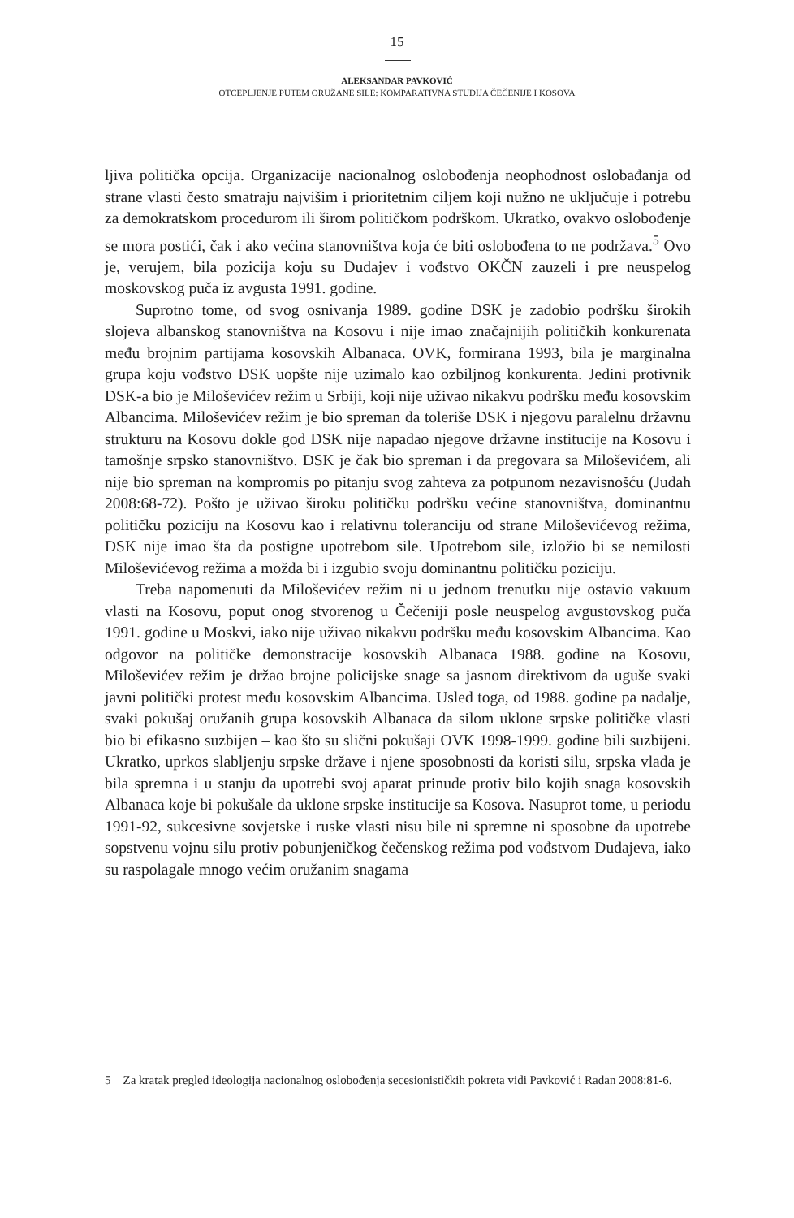15
ALEKSANDAR PAVKOVIĆ
OTCEPLJENJE PUTEM ORUŽANE SILE: KOMPARATIVNA STUDIJA ČEČENIJE I KOSOVA
ljiva politička opcija. Organizacije nacionalnog oslobođenja neophodnost oslobađanja od strane vlasti često smatraju najvišim i prioritetnim ciljem koji nužno ne uključuje i potrebu za demokratskom procedurom ili širom političkom podrškom. Ukratko, ovakvo oslobođenje se mora postići, čak i ako većina stanovništva koja će biti oslobođena to ne podržava.<sup>5</sup> Ovo je, verujem, bila pozicija koju su Dudajev i vođstvo OKČN zauzeli i pre neuspelog moskovskog puča iz avgusta 1991. godine.
Suprotno tome, od svog osnivanja 1989. godine DSK je zadobio podršku širokih slojeva albanskog stanovništva na Kosovu i nije imao značajnijih političkih konkurenata među brojnim partijama kosovskih Albanaca. OVK, formirana 1993, bila je marginalna grupa koju vođstvo DSK uopšte nije uzimalo kao ozbiljnog konkurenta. Jedini protivnik DSK-a bio je Miloševićev režim u Srbiji, koji nije uživao nikakvu podršku među kosovskim Albancima. Miloševićev režim je bio spreman da toleriše DSK i njegovu paralelnu državnu strukturu na Kosovu dokle god DSK nije napadao njegove državne institucije na Kosovu i tamošnje srpsko stanovništvo. DSK je čak bio spreman i da pregovara sa Miloševićem, ali nije bio spreman na kompromis po pitanju svog zahteva za potpunom nezavisnošću (Judah 2008:68-72). Pošto je uživao široku političku podršku većine stanovništva, dominantnu političku poziciju na Kosovu kao i relativnu toleranciju od strane Miloševićevog režima, DSK nije imao šta da postigne upotrebom sile. Upotrebom sile, izložio bi se nemilosti Miloševićevog režima a možda bi i izgubio svoju dominantnu političku poziciju.
Treba napomenuti da Miloševićev režim ni u jednom trenutku nije ostavio vakuum vlasti na Kosovu, poput onog stvorenog u Čečeniji posle neuspelog avgustovskog puča 1991. godine u Moskvi, iako nije uživao nikakvu podršku među kosovskim Albancima. Kao odgovor na političke demonstracije kosovskih Albanaca 1988. godine na Kosovu, Miloševićev režim je držao brojne policijske snage sa jasnom direktivom da uguše svaki javni politički protest među kosovskim Albancima. Usled toga, od 1988. godine pa nadalje, svaki pokušaj oružanih grupa kosovskih Albanaca da silom uklone srpske političke vlasti bio bi efikasno suzbijen – kao što su slični pokušaji OVK 1998-1999. godine bili suzbijeni. Ukratko, uprkos slabljenju srpske države i njene sposobnosti da koristi silu, srpska vlada je bila spremna i u stanju da upotrebi svoj aparat prinude protiv bilo kojih snaga kosovskih Albanaca koje bi pokušale da uklone srpske institucije sa Kosova. Nasuprot tome, u periodu 1991-92, sukcesivne sovjetske i ruske vlasti nisu bile ni spremne ni sposobne da upotrebe sopstvenu vojnu silu protiv pobunjeničkog čečenskog režima pod vođstvom Dudajeva, iako su raspolagale mnogo većim oružanim snagama
5 Za kratak pregled ideologija nacionalnog oslobođenja secesionističkih pokreta vidi Pavković i Radan 2008:81-6.